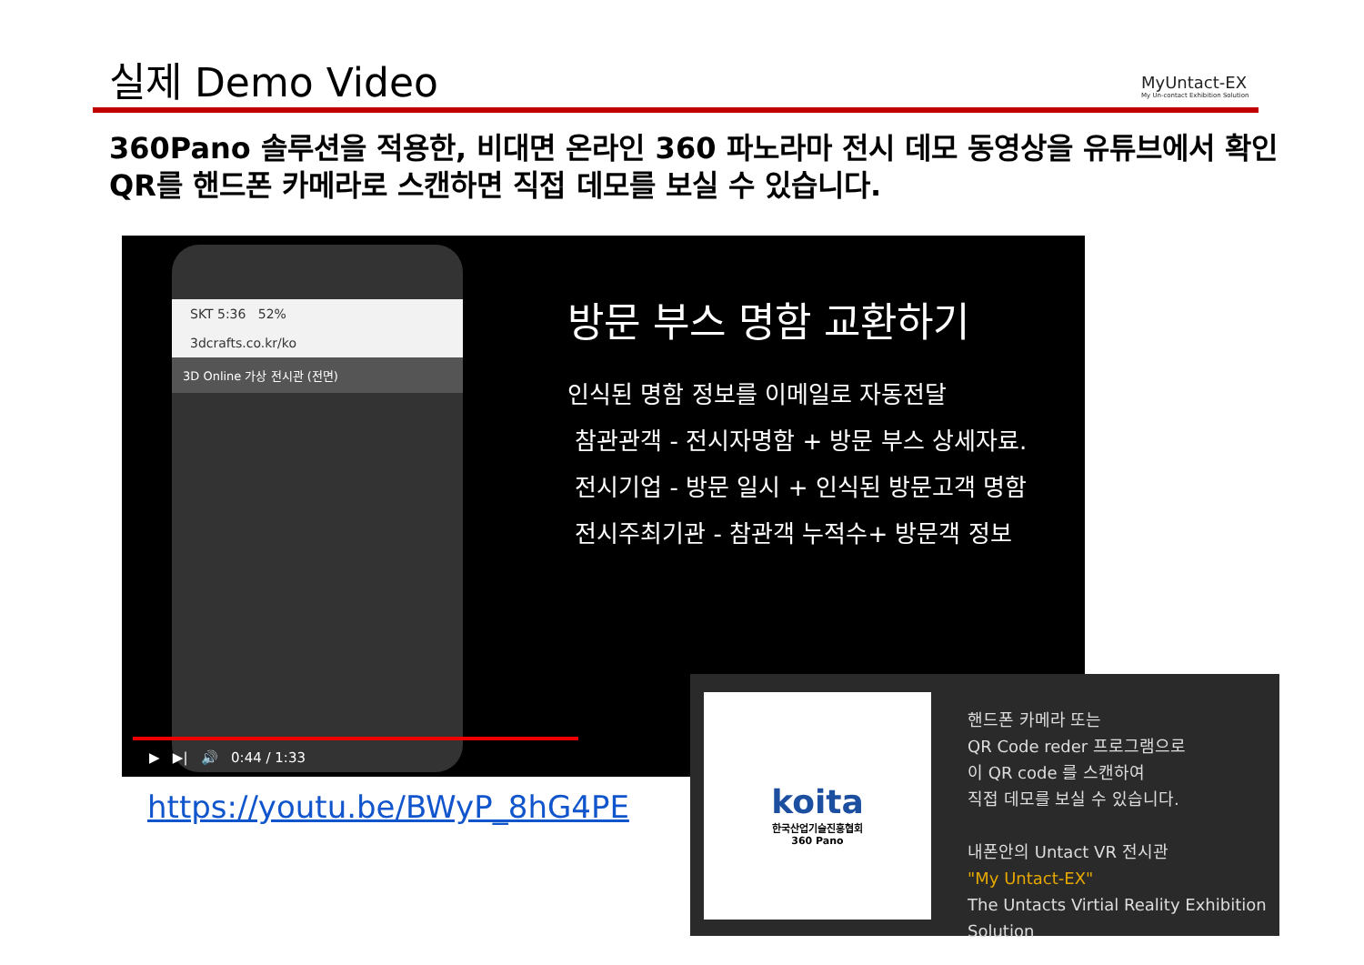실제 Demo Video
MyUntact-EX
My Un-contact Exhibition Solution
360Pano 솔루션을 적용한, 비대면 온라인 360 파노라마 전시 데모 동영상을 유튜브에서 확인
QR를 핸드폰 카메라로 스캔하면 직접 데모를 보실 수 있습니다.
SKT 5:36 52%
3dcrafts.co.kr/ko
3D Online 가상 전시관 (전면)
방문 부스 명함 교환하기
인식된 명함 정보를 이메일로 자동전달
참관관객 - 전시자명함 + 방문 부스 상세자료.
전시기업 - 방문 일시 + 인식된 방문고객 명함
전시주최기관 - 참관객 누적수+ 방문객 정보
▶ ▶| 🔊 0:44 / 1:33
https://youtu.be/BWyP_8hG4PE
koita
한국산업기술진흥협회
360 Pano
핸드폰 카메라 또는
QR Code reder 프로그램으로
이 QR code 를 스캔하여
직접 데모를 보실 수 있습니다.
내폰안의 Untact VR 전시관
"My Untact-EX"
The Untacts Virtial Reality Exhibition Solution